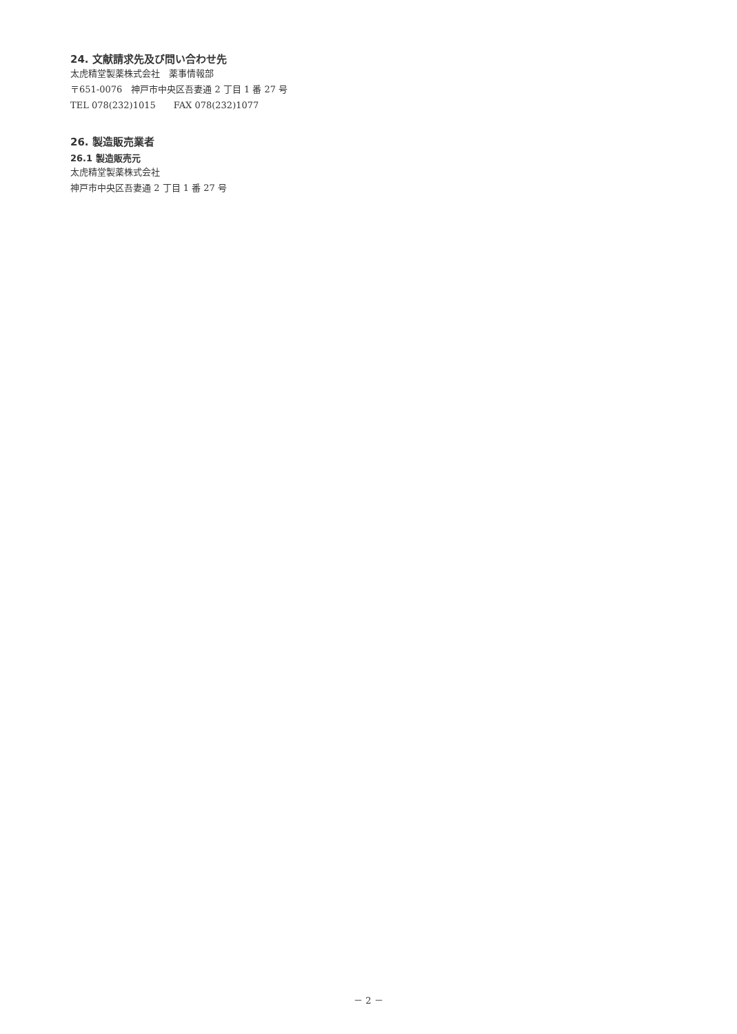24. 文献請求先及び問い合わせ先
太虎精堂製薬株式会社　薬事情報部
〒651-0076　神戸市中央区吾妻通 2 丁目 1 番 27 号
TEL 078(232)1015　　FAX 078(232)1077
26. 製造販売業者
26.1 製造販売元
太虎精堂製薬株式会社
神戸市中央区吾妻通 2 丁目 1 番 27 号
－ 2 －